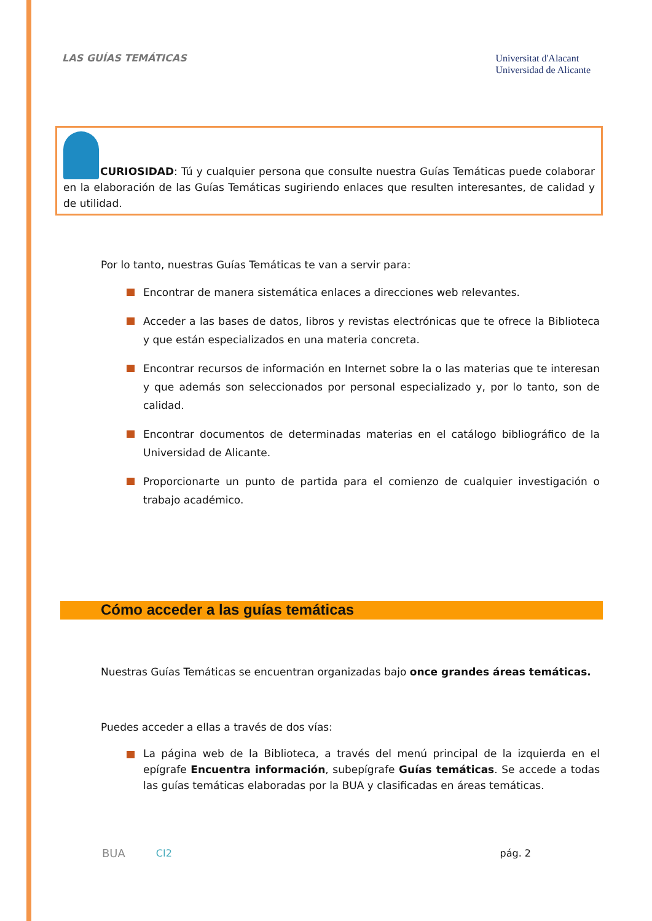LAS GUÍAS TEMÁTICAS
Universitat d'Alacant
Universidad de Alicante
CURIOSIDAD: Tú y cualquier persona que consulte nuestra Guías Temáticas puede colaborar en la elaboración de las Guías Temáticas sugiriendo enlaces que resulten interesantes, de calidad y de utilidad.
Por lo tanto, nuestras Guías Temáticas te van a servir para:
Encontrar de manera sistemática enlaces a direcciones web relevantes.
Acceder a las bases de datos, libros y revistas electrónicas que te ofrece la Biblioteca y que están especializados en una materia concreta.
Encontrar recursos de información en Internet sobre la o las materias que te interesan y que además son seleccionados por personal especializado y, por lo tanto, son de calidad.
Encontrar documentos de determinadas materias en el catálogo bibliográfico de la Universidad de Alicante.
Proporcionarte un punto de partida para el comienzo de cualquier investigación o trabajo académico.
Cómo acceder a las guías temáticas
Nuestras Guías Temáticas se encuentran organizadas bajo once grandes áreas temáticas.
Puedes acceder a ellas a través de dos vías:
La página web de la Biblioteca, a través del menú principal de la izquierda en el epígrafe Encuentra información, subepígrafe Guías temáticas. Se accede a todas las guías temáticas elaboradas por la BUA y clasificadas en áreas temáticas.
BUA CI2 pág. 2